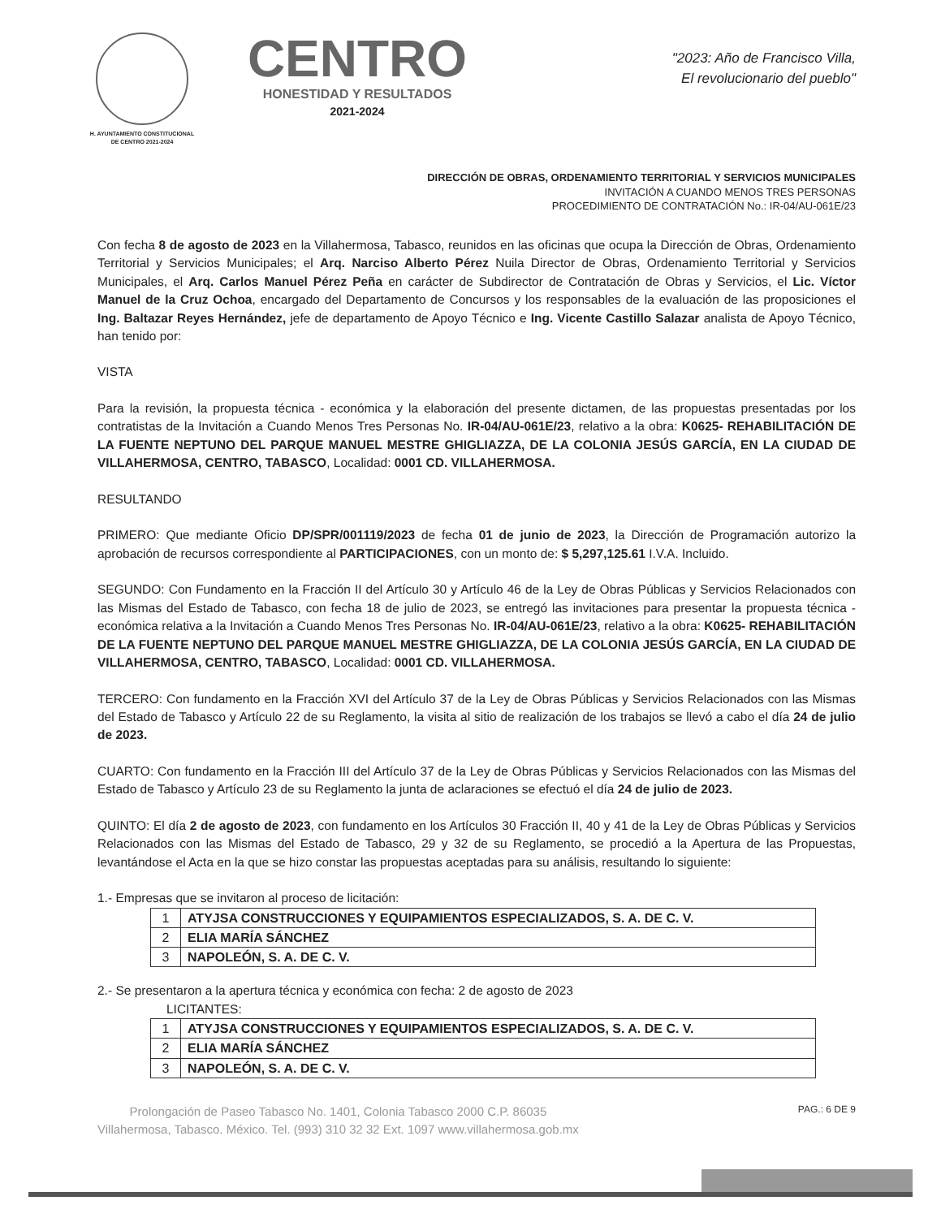H. AYUNTAMIENTO CONSTITUCIONAL
DE CENTRO 2021-2024
CENTRO
HONESTIDAD Y RESULTADOS
2021-2024
"2023: Año de Francisco Villa,
El revolucionario del pueblo"
DIRECCIÓN DE OBRAS, ORDENAMIENTO TERRITORIAL Y SERVICIOS MUNICIPALES
INVITACIÓN A CUANDO MENOS TRES PERSONAS
PROCEDIMIENTO DE CONTRATACIÓN No.: IR-04/AU-061E/23
Con fecha 8 de agosto de 2023 en la Villahermosa, Tabasco, reunidos en las oficinas que ocupa la Dirección de Obras, Ordenamiento Territorial y Servicios Municipales; el Arq. Narciso Alberto Pérez Nuila Director de Obras, Ordenamiento Territorial y Servicios Municipales, el Arq. Carlos Manuel Pérez Peña en carácter de Subdirector de Contratación de Obras y Servicios, el Lic. Víctor Manuel de la Cruz Ochoa, encargado del Departamento de Concursos y los responsables de la evaluación de las proposiciones el Ing. Baltazar Reyes Hernández, jefe de departamento de Apoyo Técnico e Ing. Vicente Castillo Salazar analista de Apoyo Técnico, han tenido por:
VISTA
Para la revisión, la propuesta técnica - económica y la elaboración del presente dictamen, de las propuestas presentadas por los contratistas de la Invitación a Cuando Menos Tres Personas No. IR-04/AU-061E/23, relativo a la obra: K0625- REHABILITACIÓN DE LA FUENTE NEPTUNO DEL PARQUE MANUEL MESTRE GHIGLIAZZA, DE LA COLONIA JESÚS GARCÍA, EN LA CIUDAD DE VILLAHERMOSA, CENTRO, TABASCO, Localidad: 0001 CD. VILLAHERMOSA.
RESULTANDO
PRIMERO: Que mediante Oficio DP/SPR/001119/2023 de fecha 01 de junio de 2023, la Dirección de Programación autorizo la aprobación de recursos correspondiente al PARTICIPACIONES, con un monto de: $ 5,297,125.61 I.V.A. Incluido.
SEGUNDO: Con Fundamento en la Fracción II del Artículo 30 y Artículo 46 de la Ley de Obras Públicas y Servicios Relacionados con las Mismas del Estado de Tabasco, con fecha 18 de julio de 2023, se entregó las invitaciones para presentar la propuesta técnica - económica relativa a la Invitación a Cuando Menos Tres Personas No. IR-04/AU-061E/23, relativo a la obra: K0625- REHABILITACIÓN DE LA FUENTE NEPTUNO DEL PARQUE MANUEL MESTRE GHIGLIAZZA, DE LA COLONIA JESÚS GARCÍA, EN LA CIUDAD DE VILLAHERMOSA, CENTRO, TABASCO, Localidad: 0001 CD. VILLAHERMOSA.
TERCERO: Con fundamento en la Fracción XVI del Artículo 37 de la Ley de Obras Públicas y Servicios Relacionados con las Mismas del Estado de Tabasco y Artículo 22 de su Reglamento, la visita al sitio de realización de los trabajos se llevó a cabo el día 24 de julio de 2023.
CUARTO: Con fundamento en la Fracción III del Artículo 37 de la Ley de Obras Públicas y Servicios Relacionados con las Mismas del Estado de Tabasco y Artículo 23 de su Reglamento la junta de aclaraciones se efectuó el día 24 de julio de 2023.
QUINTO: El día 2 de agosto de 2023, con fundamento en los Artículos 30 Fracción II, 40 y 41 de la Ley de Obras Públicas y Servicios Relacionados con las Mismas del Estado de Tabasco, 29 y 32 de su Reglamento, se procedió a la Apertura de las Propuestas, levantándose el Acta en la que se hizo constar las propuestas aceptadas para su análisis, resultando lo siguiente:
1.- Empresas que se invitaron al proceso de licitación:
| 1 | ATYJSA CONSTRUCCIONES Y EQUIPAMIENTOS ESPECIALIZADOS, S. A. DE C. V. |
| 2 | ELIA MARÍA SÁNCHEZ |
| 3 | NAPOLEÓN, S. A. DE C. V. |
2.- Se presentaron a la apertura técnica y económica con fecha: 2 de agosto de 2023
LICITANTES:
| 1 | ATYJSA CONSTRUCCIONES Y EQUIPAMIENTOS ESPECIALIZADOS, S. A. DE C. V. |
| 2 | ELIA MARÍA SÁNCHEZ |
| 3 | NAPOLEÓN, S. A. DE C. V. |
Prolongación de Paseo Tabasco No. 1401, Colonia Tabasco 2000 C.P. 86035
Villahermosa, Tabasco. México. Tel. (993) 310 32 32 Ext. 1097 www.villahermosa.gob.mx
PAG.: 6 DE 9